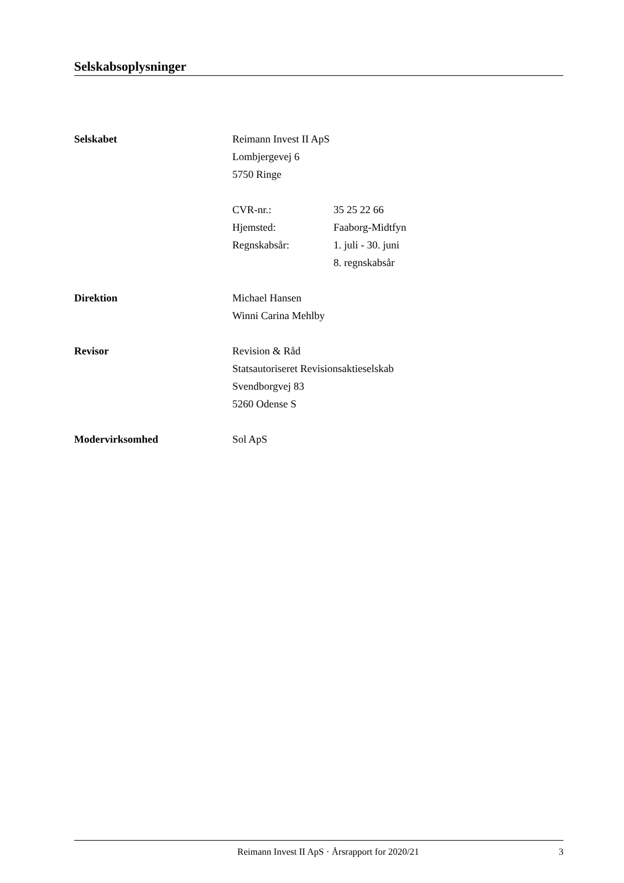Selskabsoplysninger
Selskabet Reimann Invest II ApS
Lombjergevej 6
5750 Ringe
CVR-nr.: 35 25 22 66
Hjemsted: Faaborg-Midtfyn
Regnskabsår: 1. juli - 30. juni
8. regnskabsår
Direktion Michael Hansen
Winni Carina Mehlby
Revisor Revision & Råd
Statsautoriseret Revisionsaktieselskab
Svendborgvej 83
5260 Odense S
Modervirksomhed Sol ApS
Reimann Invest II ApS · Årsrapport for 2020/21 3